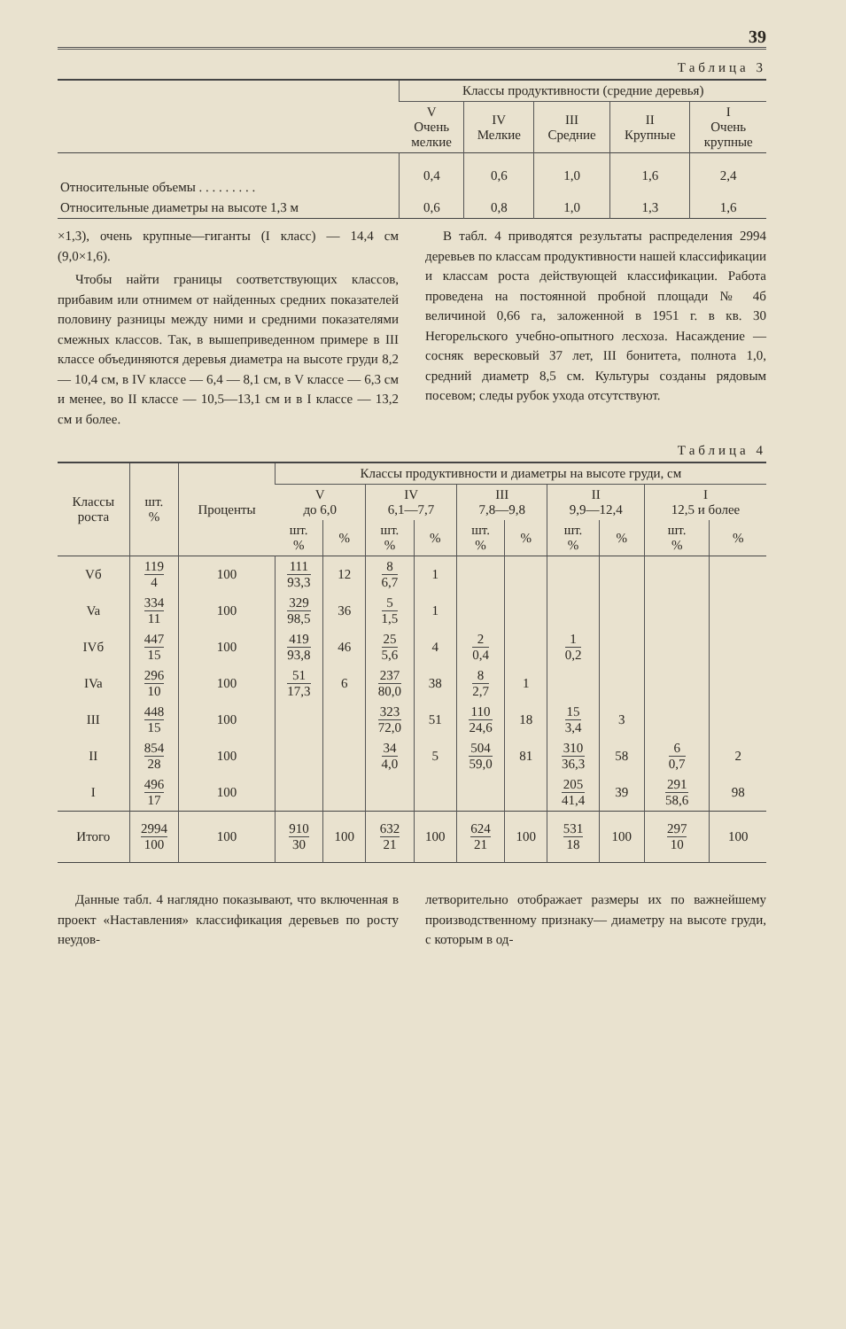39
Таблица 3
| | Классы продуктивности (средние деревья) | | | | |
| --- | --- | --- | --- | --- | --- |
| | V Очень мелкие | IV Мелкие | III Средние | II Крупные | I Очень крупные |
| Относительные объемы . . . . . . . . . | 0,4 | 0,6 | 1,0 | 1,6 | 2,4 |
| Относительные диаметры на высоте 1,3 м | 0,6 | 0,8 | 1,0 | 1,3 | 1,6 |
×1,3), очень крупные—гиганты (I класс) — 14,4 см (9,0×1,6).
Чтобы найти границы соответствующих классов, прибавим или отнимем от найденных средних показателей половину разницы между ними и средними показателями смежных классов. Так, в вышеприведенном примере в III классе объединяются деревья диаметра на высоте груди 8,2 — 10,4 см, в IV классе — 6,4 — 8,1 см, в V классе — 6,3 см и менее, во II классе — 10,5—13,1 см и в I классе — 13,2 см и более.
В табл. 4 приводятся результаты распределения 2994 деревьев по классам продуктивности нашей классификации и классам роста действующей классификации. Работа проведена на постоянной пробной площади № 4б величиной 0,66 га, заложенной в 1951 г. в кв. 30 Негорельского учебно-опытного лесхоза. Насаждение — сосняк вересковый 37 лет, III бонитета, полнота 1,0, средний диаметр 8,5 см. Культуры созданы рядовым посевом; следы рубок ухода отсутствуют.
Таблица 4
| Классы роста | шт. % | Проценты | Классы продуктивности и диаметры на высоте груди, см | | | | | | | | | |
| --- | --- | --- | --- | --- | --- | --- | --- | --- | --- | --- | --- | --- |
| | | | V до 6,0 | | IV 6,1—7,7 | | III 7,8—9,8 | | II 9,9—12,4 | | I 12,5 и более | |
| | | | шт. % | % | шт. % | % | шт. % | % | шт. % | % | шт. % | % |
| Vб | 119 4 | 100 | 111 93,3 | 12 | 8 6,7 | 1 | | | | | | |
| Va | 334 11 | 100 | 329 98,5 | 36 | 5 1,5 | 1 | | | | | | |
| IVб | 447 15 | 100 | 419 93,8 | 46 | 25 5,6 | 4 | 2 0,4 | | 1 0,2 | | | |
| IVa | 296 10 | 100 | 51 17,3 | 6 | 237 80,0 | 38 | 8 2,7 | 1 | | | | |
| III | 448 15 | 100 | | | 323 72,0 | 51 | 110 24,6 | 18 | 15 3,4 | 3 | | |
| II | 854 28 | 100 | | | 34 4,0 | 5 | 504 59,0 | 81 | 310 36,3 | 58 | 6 0,7 | 2 |
| I | 496 17 | 100 | | | | | | | 205 41,4 | 39 | 291 58,6 | 98 |
| Итого | 2994 100 | 100 | 910 30 | 100 | 632 21 | 100 | 624 21 | 100 | 531 18 | 100 | 297 10 | 100 |
Данные табл. 4 наглядно показывают, что включенная в проект «Наставления» классификация деревьев по росту неудов-
летворительно отображает размеры их по важнейшему производственному признаку— диаметру на высоте груди, с которым в од-